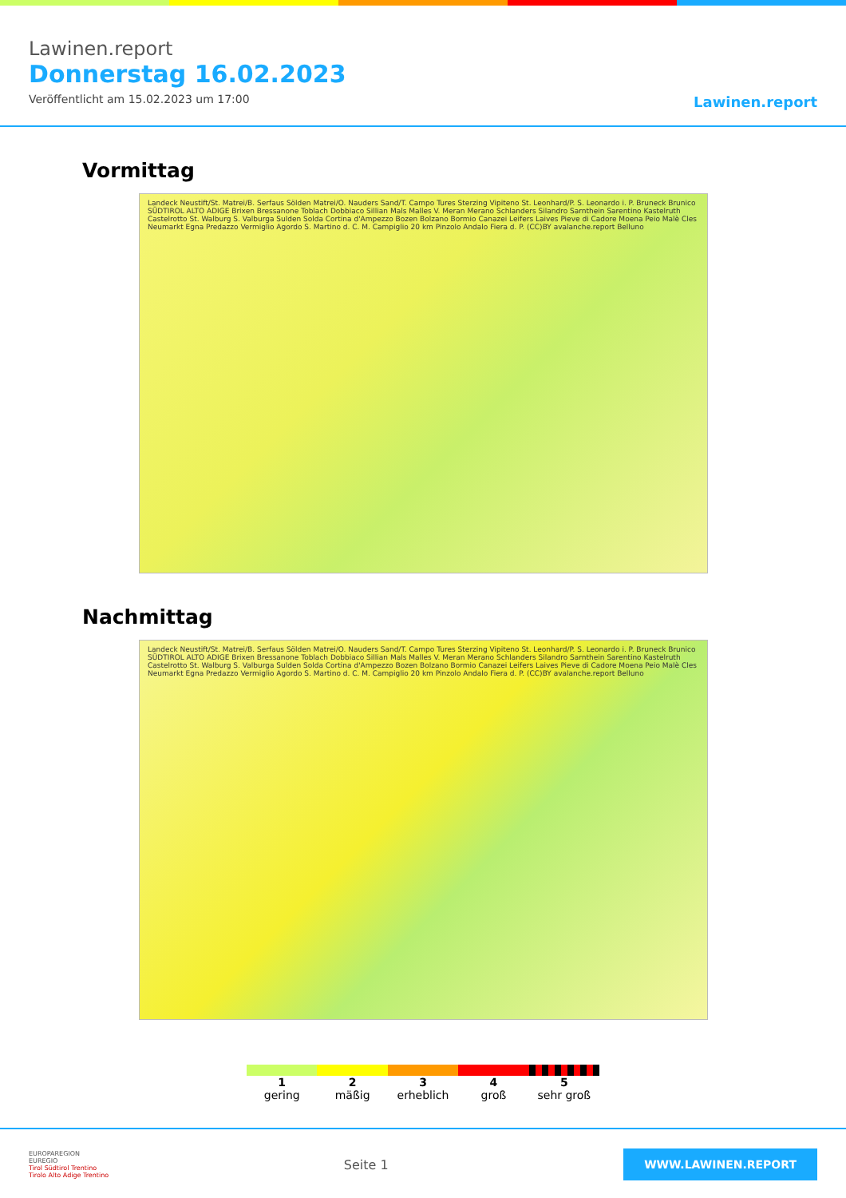Lawinen.report
Donnerstag 16.02.2023
Veröffentlicht am 15.02.2023 um 17:00
Lawinen.report
Vormittag
Landeck Neustift/St. Matrei/B. Serfaus Sölden Matrei/O. Nauders Sand/T. Campo Tures Sterzing Vipiteno St. Leonhard/P. S. Leonardo i. P. Bruneck Brunico SÜDTIROL ALTO ADIGE Brixen Bressanone Toblach Dobbiaco Sillian Mals Malles V. Meran Merano Schlanders Silandro Sarnthein Sarentino Kastelruth Castelrotto St. Walburg S. Valburga Sulden Solda Cortina d'Ampezzo Bozen Bolzano Bormio Canazei Leifers Laives Pieve di Cadore Moena Peio Malè Cles Neumarkt Egna Predazzo Vermiglio Agordo S. Martino d. C. M. Campiglio 20 km Pinzolo Andalo Fiera d. P. (CC)BY avalanche.report Belluno
Nachmittag
Landeck Neustift/St. Matrei/B. Serfaus Sölden Matrei/O. Nauders Sand/T. Campo Tures Sterzing Vipiteno St. Leonhard/P. S. Leonardo i. P. Bruneck Brunico SÜDTIROL ALTO ADIGE Brixen Bressanone Toblach Dobbiaco Sillian Mals Malles V. Meran Merano Schlanders Silandro Sarnthein Sarentino Kastelruth Castelrotto St. Walburg S. Valburga Sulden Solda Cortina d'Ampezzo Bozen Bolzano Bormio Canazei Leifers Laives Pieve di Cadore Moena Peio Malè Cles Neumarkt Egna Predazzo Vermiglio Agordo S. Martino d. C. M. Campiglio 20 km Pinzolo Andalo Fiera d. P. (CC)BY avalanche.report Belluno
1
gering
2
mäßig
3
erheblich
4
groß
5
sehr groß
EUROPAREGION
EUREGIO
Tirol Südtirol Trentino
Tirolo Alto Adige Trentino
Seite 1
WWW.LAWINEN.REPORT